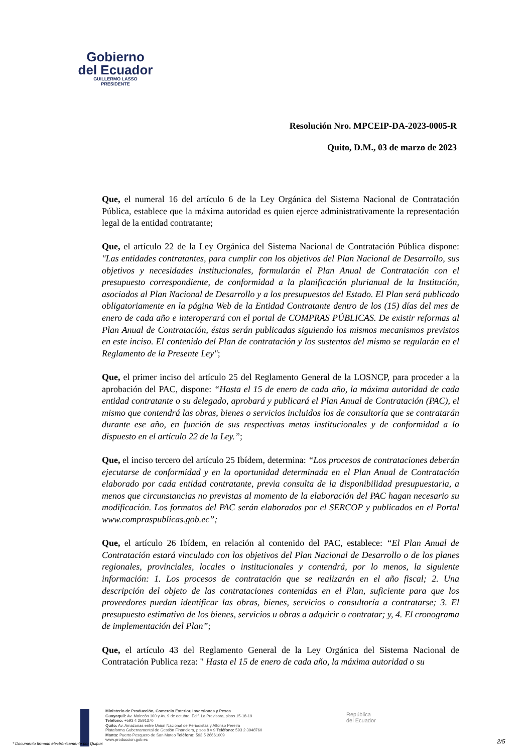Gobierno
del Ecuador
GUILLERMO LASSO
PRESIDENTE
Resolución Nro. MPCEIP-DA-2023-0005-R
Quito, D.M., 03 de marzo de 2023
Que, el numeral 16 del artículo 6 de la Ley Orgánica del Sistema Nacional de Contratación Pública, establece que la máxima autoridad es quien ejerce administrativamente la representación legal de la entidad contratante;
Que, el artículo 22 de la Ley Orgánica del Sistema Nacional de Contratación Pública dispone: "Las entidades contratantes, para cumplir con los objetivos del Plan Nacional de Desarrollo, sus objetivos y necesidades institucionales, formularán el Plan Anual de Contratación con el presupuesto correspondiente, de conformidad a la planificación plurianual de la Institución, asociados al Plan Nacional de Desarrollo y a los presupuestos del Estado. El Plan será publicado obligatoriamente en la página Web de la Entidad Contratante dentro de los (15) días del mes de enero de cada año e interoperará con el portal de COMPRAS PÚBLICAS. De existir reformas al Plan Anual de Contratación, éstas serán publicadas siguiendo los mismos mecanismos previstos en este inciso. El contenido del Plan de contratación y los sustentos del mismo se regularán en el Reglamento de la Presente Ley";
Que, el primer inciso del artículo 25 del Reglamento General de la LOSNCP, para proceder a la aprobación del PAC, dispone: “Hasta el 15 de enero de cada año, la máxima autoridad de cada entidad contratante o su delegado, aprobará y publicará el Plan Anual de Contratación (PAC), el mismo que contendrá las obras, bienes o servicios incluidos los de consultoría que se contratarán durante ese año, en función de sus respectivas metas institucionales y de conformidad a lo dispuesto en el artículo 22 de la Ley.”;
Que, el inciso tercero del artículo 25 Ibídem, determina: “Los procesos de contrataciones deberán ejecutarse de conformidad y en la oportunidad determinada en el Plan Anual de Contratación elaborado por cada entidad contratante, previa consulta de la disponibilidad presupuestaria, a menos que circunstancias no previstas al momento de la elaboración del PAC hagan necesario su modificación. Los formatos del PAC serán elaborados por el SERCOP y publicados en el Portal www.compraspublicas.gob.ec”;
Que, el artículo 26 Ibídem, en relación al contenido del PAC, establece: “El Plan Anual de Contratación estará vinculado con los objetivos del Plan Nacional de Desarrollo o de los planes regionales, provinciales, locales o institucionales y contendrá, por lo menos, la siguiente información: 1. Los procesos de contratación que se realizarán en el año fiscal; 2. Una descripción del objeto de las contrataciones contenidas en el Plan, suficiente para que los proveedores puedan identificar las obras, bienes, servicios o consultoría a contratarse; 3. El presupuesto estimativo de los bienes, servicios u obras a adquirir o contratar; y, 4. El cronograma de implementación del Plan”;
Que, el artículo 43 del Reglamento General de la Ley Orgánica del Sistema Nacional de Contratación Publica reza: " Hasta el 15 de enero de cada año, la máxima autoridad o su
Ministerio de Producción, Comercio Exterior, Inversiones y Pesca
Guayaquil: Av. Malecón 100 y Av. 9 de octubre, Edif. La Previsora, pisos 15-18-19
Teléfono: +593 4 2591370
Quito: Av. Amazonas entre Unión Nacional de Periodistas y Alfonso Pereira
Plataforma Gubernamental de Gestión Financiera, pisos 8 y 9 Teléfono: 593 2 3948760
Manta: Puerto Pesquero de San Mateo Teléfono: 593 5 26661009
www.produccion.gob.ec
República
del Ecuador
* Documento firmado electrónicamente por Quipux
2/5